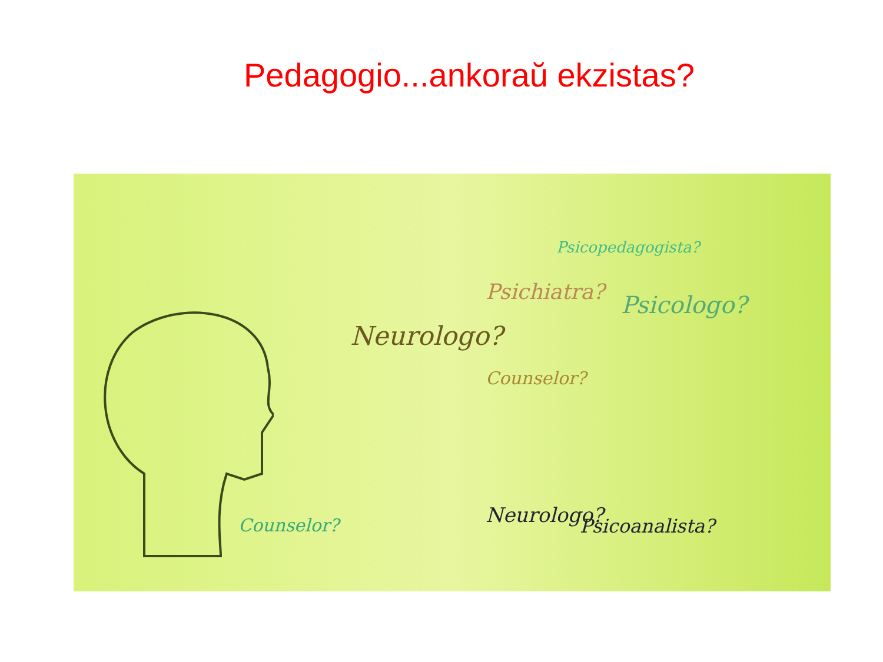Pedagogio...ankoraŭ ekzistas?
Neurologo?
Neurologo? Psicoanalista?
Psicopedagogista?
Psicologo? Psichiatra?
Counselor?
Counselor?